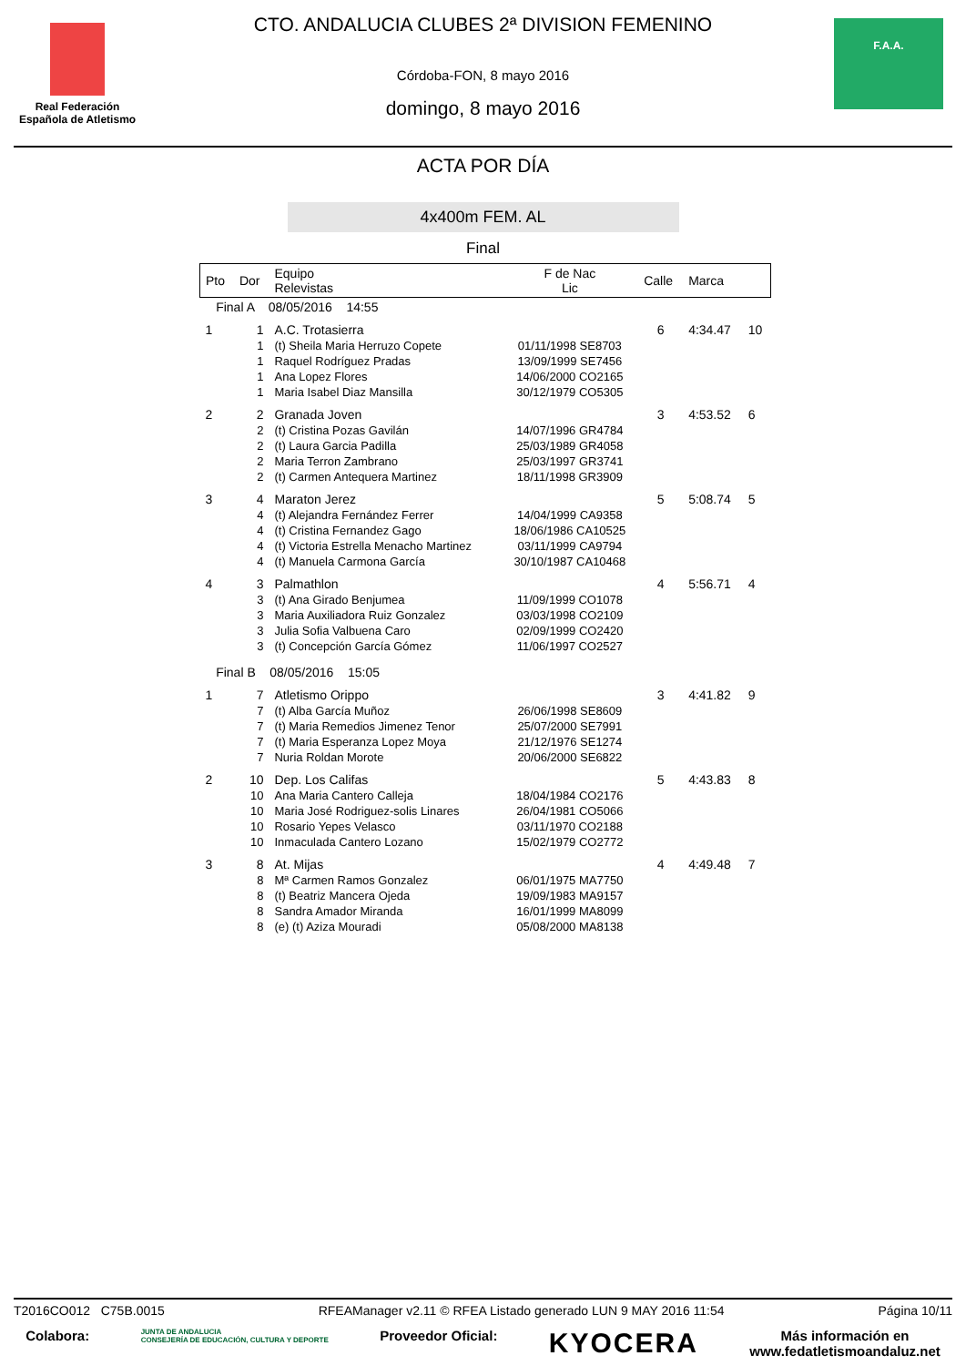Real Federación
Española de Atletismo
CTO. ANDALUCIA CLUBES 2ª DIVISION FEMENINO
Córdoba-FON, 8 mayo 2016
domingo, 8 mayo 2016
F.A.A.
ACTA POR DÍA
4x400m FEM. AL
Final
| Pto | Dor | Equipo Relevistas | F de Nac Lic | Calle | Marca | |
| --- | --- | --- | --- | --- | --- | --- |
| Final A 08/05/2016 14:55 | | | | | | |
| 1 | 1 | A.C. Trotasierra | | 6 | 4:34.47 | 10 |
| | 1 | (t) Sheila Maria Herruzo Copete | 01/11/1998 SE8703 | | | |
| | 1 | Raquel Rodríguez Pradas | 13/09/1999 SE7456 | | | |
| | 1 | Ana Lopez Flores | 14/06/2000 CO2165 | | | |
| | 1 | Maria Isabel Diaz Mansilla | 30/12/1979 CO5305 | | | |
| 2 | 2 | Granada Joven | | 3 | 4:53.52 | 6 |
| | 2 | (t) Cristina Pozas Gavilán | 14/07/1996 GR4784 | | | |
| | 2 | (t) Laura Garcia Padilla | 25/03/1989 GR4058 | | | |
| | 2 | Maria Terron Zambrano | 25/03/1997 GR3741 | | | |
| | 2 | (t) Carmen Antequera Martinez | 18/11/1998 GR3909 | | | |
| 3 | 4 | Maraton Jerez | | 5 | 5:08.74 | 5 |
| | 4 | (t) Alejandra Fernández Ferrer | 14/04/1999 CA9358 | | | |
| | 4 | (t) Cristina Fernandez Gago | 18/06/1986 CA10525 | | | |
| | 4 | (t) Victoria Estrella Menacho Martinez | 03/11/1999 CA9794 | | | |
| | 4 | (t) Manuela Carmona García | 30/10/1987 CA10468 | | | |
| 4 | 3 | Palmathlon | | 4 | 5:56.71 | 4 |
| | 3 | (t) Ana Girado Benjumea | 11/09/1999 CO1078 | | | |
| | 3 | Maria Auxiliadora Ruiz Gonzalez | 03/03/1998 CO2109 | | | |
| | 3 | Julia Sofia Valbuena Caro | 02/09/1999 CO2420 | | | |
| | 3 | (t) Concepción García Gómez | 11/06/1997 CO2527 | | | |
| Final B 08/05/2016 15:05 | | | | | | |
| 1 | 7 | Atletismo Orippo | | 3 | 4:41.82 | 9 |
| | 7 | (t) Alba García Muñoz | 26/06/1998 SE8609 | | | |
| | 7 | (t) Maria Remedios Jimenez Tenor | 25/07/2000 SE7991 | | | |
| | 7 | (t) Maria Esperanza Lopez Moya | 21/12/1976 SE1274 | | | |
| | 7 | Nuria Roldan Morote | 20/06/2000 SE6822 | | | |
| 2 | 10 | Dep. Los Califas | | 5 | 4:43.83 | 8 |
| | 10 | Ana Maria Cantero Calleja | 18/04/1984 CO2176 | | | |
| | 10 | Maria José Rodriguez-solis Linares | 26/04/1981 CO5066 | | | |
| | 10 | Rosario Yepes Velasco | 03/11/1970 CO2188 | | | |
| | 10 | Inmaculada Cantero Lozano | 15/02/1979 CO2772 | | | |
| 3 | 8 | At. Mijas | | 4 | 4:49.48 | 7 |
| | 8 | Mª Carmen Ramos Gonzalez | 06/01/1975 MA7750 | | | |
| | 8 | (t) Beatriz Mancera Ojeda | 19/09/1983 MA9157 | | | |
| | 8 | Sandra Amador Miranda | 16/01/1999 MA8099 | | | |
| | 8 | (e) (t) Aziza Mouradi | 05/08/2000 MA8138 | | | |
T2016CO012 C75B.0015 RFEAManager v2.11 © RFEA Listado generado LUN 9 MAY 2016 11:54 Página 10/11
Colabora: JUNTA DE ANDALUCIA
CONSEJERÍA DE EDUCACIÓN, CULTURA Y DEPORTE Proveedor Oficial: KYOCERA Más información en
www.fedatletismoandaluz.net